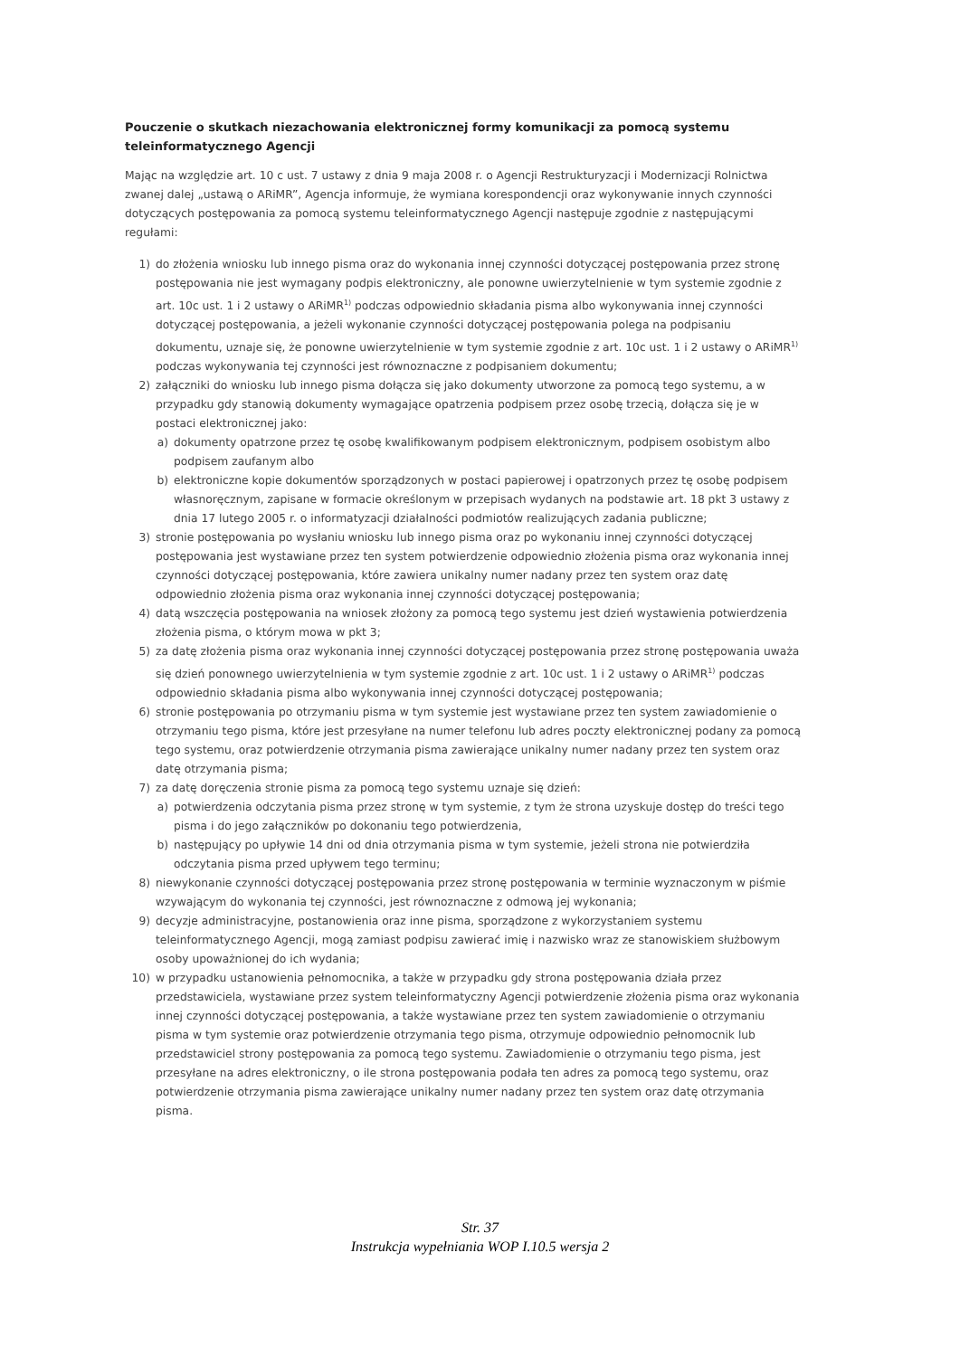Pouczenie o skutkach niezachowania elektronicznej formy komunikacji za pomocą systemu teleinformatycznego Agencji
Mając na względzie art. 10 c ust. 7 ustawy z dnia 9 maja 2008 r. o Agencji Restrukturyzacji i Modernizacji Rolnictwa zwanej dalej „ustawą o ARiMR”, Agencja informuje, że wymiana korespondencji oraz wykonywanie innych czynności dotyczących postępowania za pomocą systemu teleinformatycznego Agencji następuje zgodnie z następującymi regułami:
1) do złożenia wniosku lub innego pisma oraz do wykonania innej czynności dotyczącej postępowania przez stronę postępowania nie jest wymagany podpis elektroniczny, ale ponowne uwierzytelnienie w tym systemie zgodnie z art. 10c ust. 1 i 2 ustawy o ARiMR<sup>1)</sup> podczas odpowiednio składania pisma albo wykonywania innej czynności dotyczącej postępowania, a jeżeli wykonanie czynności dotyczącej postępowania polega na podpisaniu dokumentu, uznaje się, że ponowne uwierzytelnienie w tym systemie zgodnie z art. 10c ust. 1 i 2 ustawy o ARiMR<sup>1)</sup> podczas wykonywania tej czynności jest równoznaczne z podpisaniem dokumentu;
2) załączniki do wniosku lub innego pisma dołącza się jako dokumenty utworzone za pomocą tego systemu, a w przypadku gdy stanowią dokumenty wymagające opatrzenia podpisem przez osobę trzecią, dołącza się je w postaci elektronicznej jako:
a) dokumenty opatrzone przez tę osobę kwalifikowanym podpisem elektronicznym, podpisem osobistym albo podpisem zaufanym albo
b) elektroniczne kopie dokumentów sporządzonych w postaci papierowej i opatrzonych przez tę osobę podpisem własnoręcznym, zapisane w formacie określonym w przepisach wydanych na podstawie art. 18 pkt 3 ustawy z dnia 17 lutego 2005 r. o informatyzacji działalności podmiotów realizujących zadania publiczne;
3) stronie postępowania po wysłaniu wniosku lub innego pisma oraz po wykonaniu innej czynności dotyczącej postępowania jest wystawiane przez ten system potwierdzenie odpowiednio złożenia pisma oraz wykonania innej czynności dotyczącej postępowania, które zawiera unikalny numer nadany przez ten system oraz datę odpowiednio złożenia pisma oraz wykonania innej czynności dotyczącej postępowania;
4) datą wszczęcia postępowania na wniosek złożony za pomocą tego systemu jest dzień wystawienia potwierdzenia złożenia pisma, o którym mowa w pkt 3;
5) za datę złożenia pisma oraz wykonania innej czynności dotyczącej postępowania przez stronę postępowania uważa się dzień ponownego uwierzytelnienia w tym systemie zgodnie z art. 10c ust. 1 i 2 ustawy o ARiMR<sup>1)</sup> podczas odpowiednio składania pisma albo wykonywania innej czynności dotyczącej postępowania;
6) stronie postępowania po otrzymaniu pisma w tym systemie jest wystawiane przez ten system zawiadomienie o otrzymaniu tego pisma, które jest przesyłane na numer telefonu lub adres poczty elektronicznej podany za pomocą tego systemu, oraz potwierdzenie otrzymania pisma zawierające unikalny numer nadany przez ten system oraz datę otrzymania pisma;
7) za datę doręczenia stronie pisma za pomocą tego systemu uznaje się dzień:
a) potwierdzenia odczytania pisma przez stronę w tym systemie, z tym że strona uzyskuje dostęp do treści tego pisma i do jego załączników po dokonaniu tego potwierdzenia,
b) następujący po upływie 14 dni od dnia otrzymania pisma w tym systemie, jeżeli strona nie potwierdziła odczytania pisma przed upływem tego terminu;
8) niewykonanie czynności dotyczącej postępowania przez stronę postępowania w terminie wyznaczonym w piśmie wzywającym do wykonania tej czynności, jest równoznaczne z odmową jej wykonania;
9) decyzje administracyjne, postanowienia oraz inne pisma, sporządzone z wykorzystaniem systemu teleinformatycznego Agencji, mogą zamiast podpisu zawierać imię i nazwisko wraz ze stanowiskiem służbowym osoby upoważnionej do ich wydania;
10) w przypadku ustanowienia pełnomocnika, a także w przypadku gdy strona postępowania działa przez przedstawiciela, wystawiane przez system teleinformatyczny Agencji potwierdzenie złożenia pisma oraz wykonania innej czynności dotyczącej postępowania, a także wystawiane przez ten system zawiadomienie o otrzymaniu pisma w tym systemie oraz potwierdzenie otrzymania tego pisma, otrzymuje odpowiednio pełnomocnik lub przedstawiciel strony postępowania za pomocą tego systemu. Zawiadomienie o otrzymaniu tego pisma, jest przesyłane na adres elektroniczny, o ile strona postępowania podała ten adres za pomocą tego systemu, oraz potwierdzenie otrzymania pisma zawierające unikalny numer nadany przez ten system oraz datę otrzymania pisma.
Str. 37
Instrukcja wypełniania WOP I.10.5 wersja 2